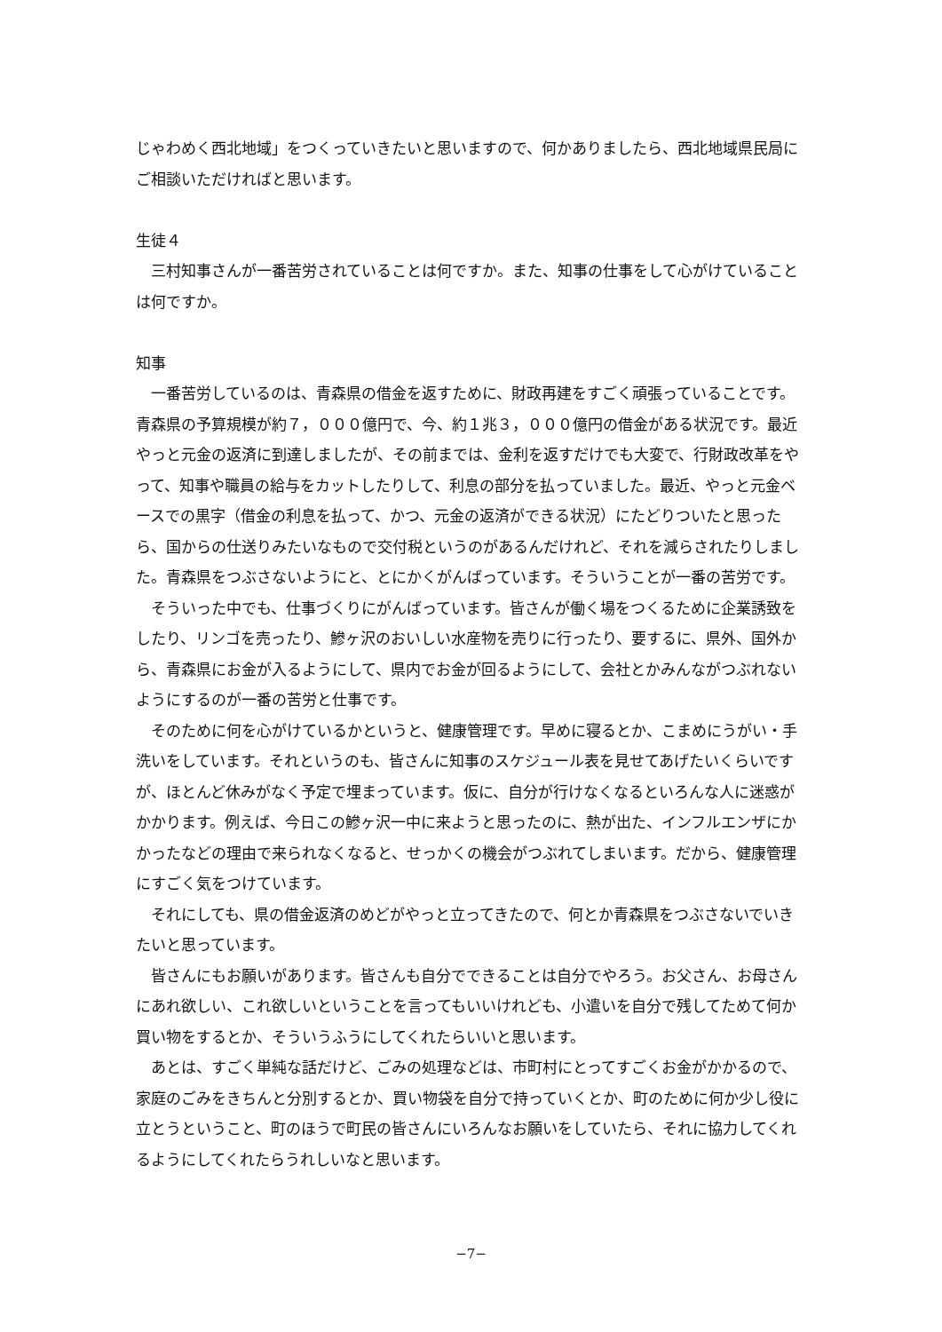じゃわめく西北地域」をつくっていきたいと思いますので、何かありましたら、西北地域県民局にご相談いただければと思います。
生徒４
三村知事さんが一番苦労されていることは何ですか。また、知事の仕事をして心がけていることは何ですか。
知事
一番苦労しているのは、青森県の借金を返すために、財政再建をすごく頑張っていることです。青森県の予算規模が約７，０００億円で、今、約１兆３，０００億円の借金がある状況です。最近やっと元金の返済に到達しましたが、その前までは、金利を返すだけでも大変で、行財政改革をやって、知事や職員の給与をカットしたりして、利息の部分を払っていました。最近、やっと元金ベースでの黒字（借金の利息を払って、かつ、元金の返済ができる状況）にたどりついたと思ったら、国からの仕送りみたいなもので交付税というのがあるんだけれど、それを減らされたりしました。青森県をつぶさないようにと、とにかくがんばっています。そういうことが一番の苦労です。
そういった中でも、仕事づくりにがんばっています。皆さんが働く場をつくるために企業誘致をしたり、リンゴを売ったり、鰺ヶ沢のおいしい水産物を売りに行ったり、要するに、県外、国外から、青森県にお金が入るようにして、県内でお金が回るようにして、会社とかみんながつぶれないようにするのが一番の苦労と仕事です。
そのために何を心がけているかというと、健康管理です。早めに寝るとか、こまめにうがい・手洗いをしています。それというのも、皆さんに知事のスケジュール表を見せてあげたいくらいですが、ほとんど休みがなく予定で埋まっています。仮に、自分が行けなくなるといろんな人に迷惑がかかります。例えば、今日この鰺ヶ沢一中に来ようと思ったのに、熱が出た、インフルエンザにかかったなどの理由で来られなくなると、せっかくの機会がつぶれてしまいます。だから、健康管理にすごく気をつけています。
それにしても、県の借金返済のめどがやっと立ってきたので、何とか青森県をつぶさないでいきたいと思っています。
皆さんにもお願いがあります。皆さんも自分でできることは自分でやろう。お父さん、お母さんにあれ欲しい、これ欲しいということを言ってもいいけれども、小遣いを自分で残してためて何か買い物をするとか、そういうふうにしてくれたらいいと思います。
あとは、すごく単純な話だけど、ごみの処理などは、市町村にとってすごくお金がかかるので、家庭のごみをきちんと分別するとか、買い物袋を自分で持っていくとか、町のために何か少し役に立とうということ、町のほうで町民の皆さんにいろんなお願いをしていたら、それに協力してくれるようにしてくれたらうれしいなと思います。
−7−